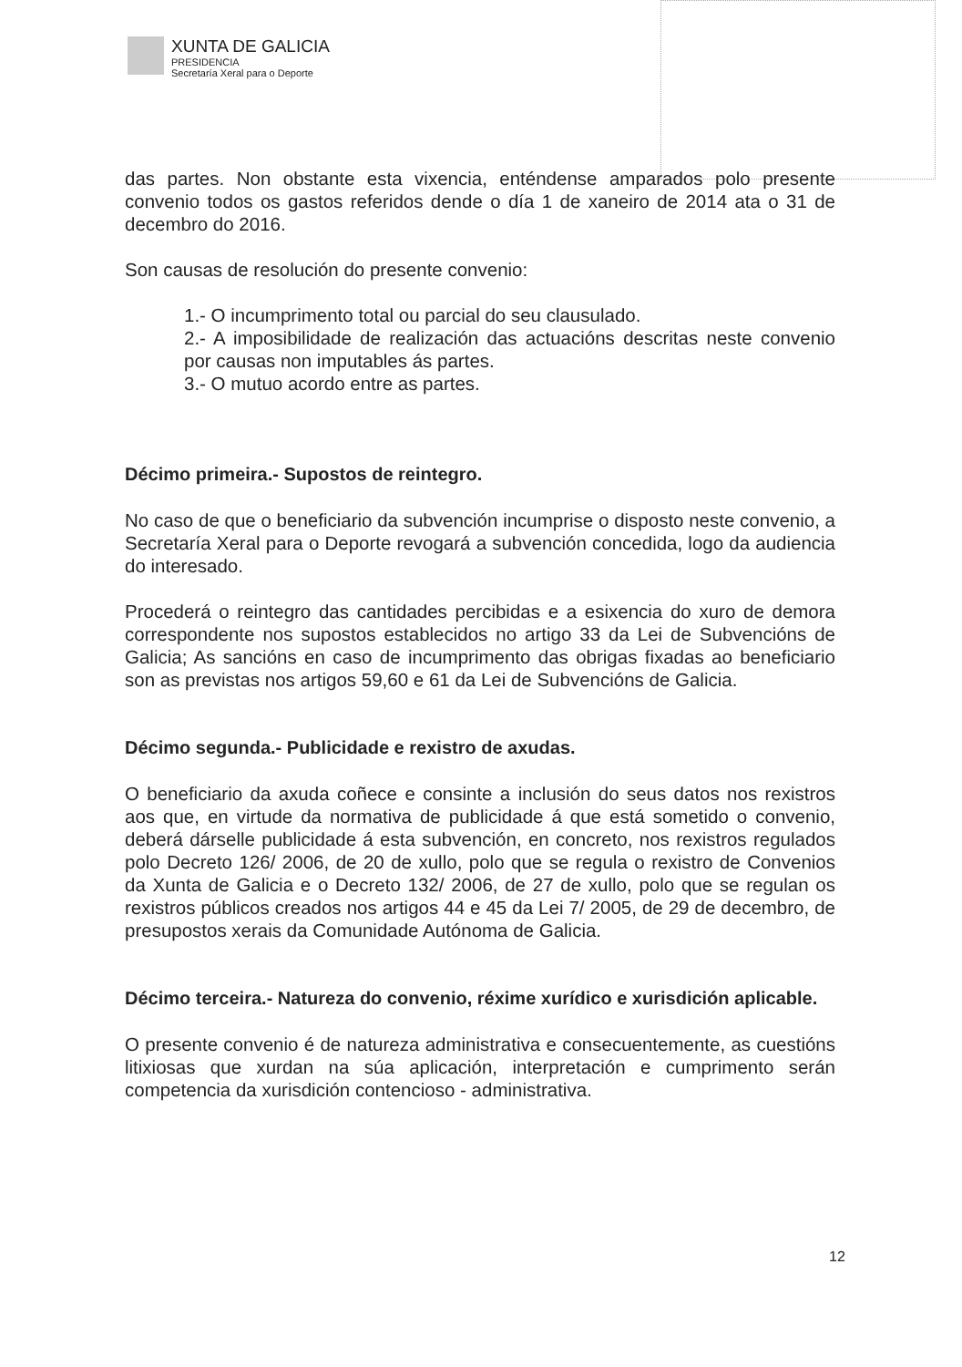XUNTA DE GALICIA
PRESIDENCIA
Secretaría Xeral para o Deporte
das partes. Non obstante esta vixencia, enténdense amparados polo presente convenio todos os gastos referidos dende o día 1 de xaneiro de 2014 ata o 31 de decembro do 2016.
Son causas de resolución do presente convenio:
1.- O incumprimento total ou parcial do seu clausulado.
2.- A imposibilidade de realización das actuacións descritas neste convenio por causas non imputables ás partes.
3.- O mutuo acordo entre as partes.
Décimo primeira.- Supostos de reintegro.
No caso de que o beneficiario da subvención incumprise o disposto neste convenio, a Secretaría Xeral para o Deporte revogará a subvención concedida, logo da audiencia do interesado.
Procederá o reintegro das cantidades percibidas e a esixencia do xuro de demora correspondente nos supostos establecidos no artigo 33 da Lei de Subvencións de Galicia; As sancións en caso de incumprimento das obrigas fixadas ao beneficiario son as previstas nos artigos 59,60 e 61 da Lei de Subvencións de Galicia.
Décimo segunda.- Publicidade e rexistro de axudas.
O beneficiario da axuda coñece e consinte a inclusión do seus datos nos rexistros aos que, en virtude da normativa de publicidade á que está sometido o convenio, deberá dárselle publicidade á esta subvención, en concreto, nos rexistros regulados polo Decreto 126/ 2006, de 20 de xullo, polo que se regula o rexistro de Convenios da Xunta de Galicia e o Decreto 132/ 2006, de 27 de xullo, polo que se regulan os rexistros públicos creados nos artigos 44 e 45 da Lei 7/ 2005, de 29 de decembro, de presupostos xerais da Comunidade Autónoma de Galicia.
Décimo terceira.- Natureza do convenio, réxime xurídico e xurisdición aplicable.
O presente convenio é de natureza administrativa e consecuentemente, as cuestións litixiosas que xurdan na súa aplicación, interpretación e cumprimento serán competencia da xurisdición contencioso - administrativa.
12